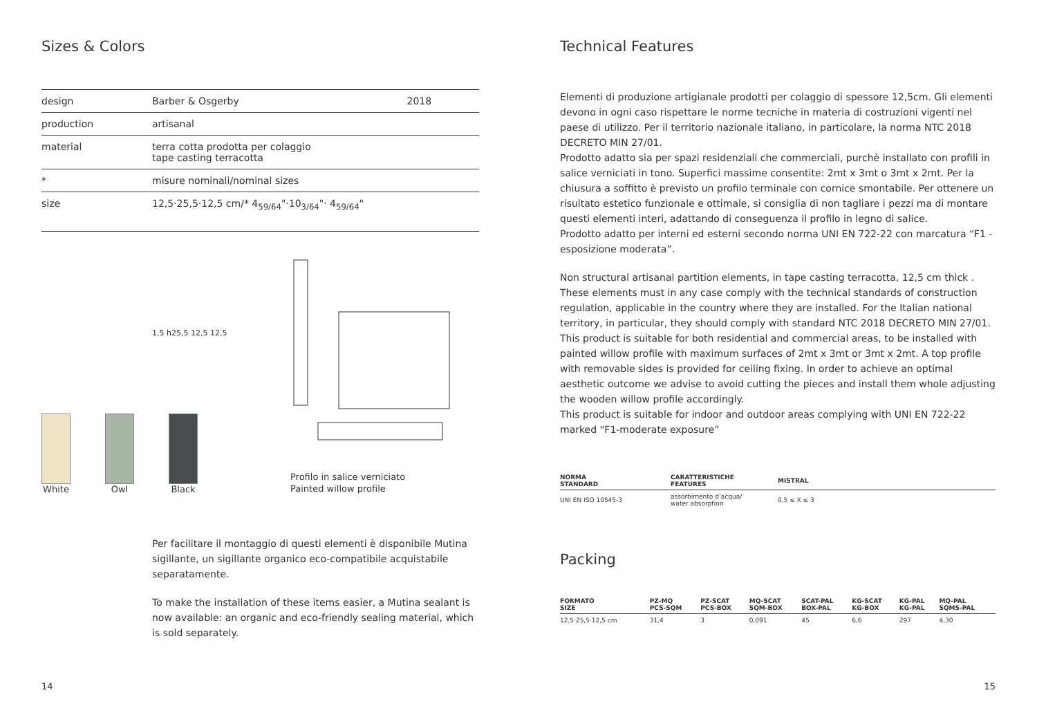Sizes & Colors
| design | Barber & Osgerby | 2018 |
| production | artisanal | |
| material | terra cotta prodotta per colaggio tape casting terracotta | |
| * | misure nominali/nominal sizes | |
| size | 12,5·25,5·12,5 cm/* 4<sub>59/64</sub>"·10<sub>3/64</sub>"· 4<sub>59/64</sub>" | |
1,5 h25,5 12,5 12,5
White
Owl
Black
Profilo in salice verniciato
Painted willow profile
Per facilitare il montaggio di questi elementi è disponibile Mutina sigillante, un sigillante organico eco-compatibile acquistabile separatamente.
To make the installation of these items easier, a Mutina sealant is now available: an organic and eco-friendly sealing material, which is sold separately.
14
Technical Features
Elementi di produzione artigianale prodotti per colaggio di spessore 12,5cm. Gli elementi devono in ogni caso rispettare le norme tecniche in materia di costruzioni vigenti nel paese di utilizzo. Per il territorio nazionale italiano, in particolare, la norma NTC 2018 DECRETO MIN 27/01.
Prodotto adatto sia per spazi residenziali che commerciali, purchè installato con profili in salice verniciati in tono. Superfici massime consentite: 2mt x 3mt o 3mt x 2mt. Per la chiusura a soffitto è previsto un profilo terminale con cornice smontabile. Per ottenere un risultato estetico funzionale e ottimale, si consiglia di non tagliare i pezzi ma di montare questi elementi interi, adattando di conseguenza il profilo in legno di salice.
Prodotto adatto per interni ed esterni secondo norma UNI EN 722-22 con marcatura “F1 - esposizione moderata”.
Non structural artisanal partition elements, in tape casting terracotta, 12,5 cm thick . These elements must in any case comply with the technical standards of construction regulation, applicable in the country where they are installed. For the Italian national territory, in particular, they should comply with standard NTC 2018 DECRETO MIN 27/01.
This product is suitable for both residential and commercial areas, to be installed with painted willow profile with maximum surfaces of 2mt x 3mt or 3mt x 2mt. A top profile with removable sides is provided for ceiling fixing. In order to achieve an optimal aesthetic outcome we advise to avoid cutting the pieces and install them whole adjusting the wooden willow profile accordingly.
This product is suitable for indoor and outdoor areas complying with UNI EN 722-22 marked “F1-moderate exposure”
| NORMA STANDARD | CARATTERISTICHE FEATURES | MISTRAL |
| --- | --- | --- |
| UNI EN ISO 10545-3 | assorbimento d’acqua/ water absorption | 0,5 ≤ X ≤ 3 |
Packing
| FORMATO SIZE | PZ-MQ PCS-SQM | PZ-SCAT PCS-BOX | MQ-SCAT SQM-BOX | SCAT-PAL BOX-PAL | KG-SCAT KG-BOX | KG-PAL KG-PAL | MQ-PAL SQMS-PAL |
| --- | --- | --- | --- | --- | --- | --- | --- |
| 12,5·25,5·12,5 cm | 31,4 | 3 | 0,091 | 45 | 6,6 | 297 | 4,30 |
15